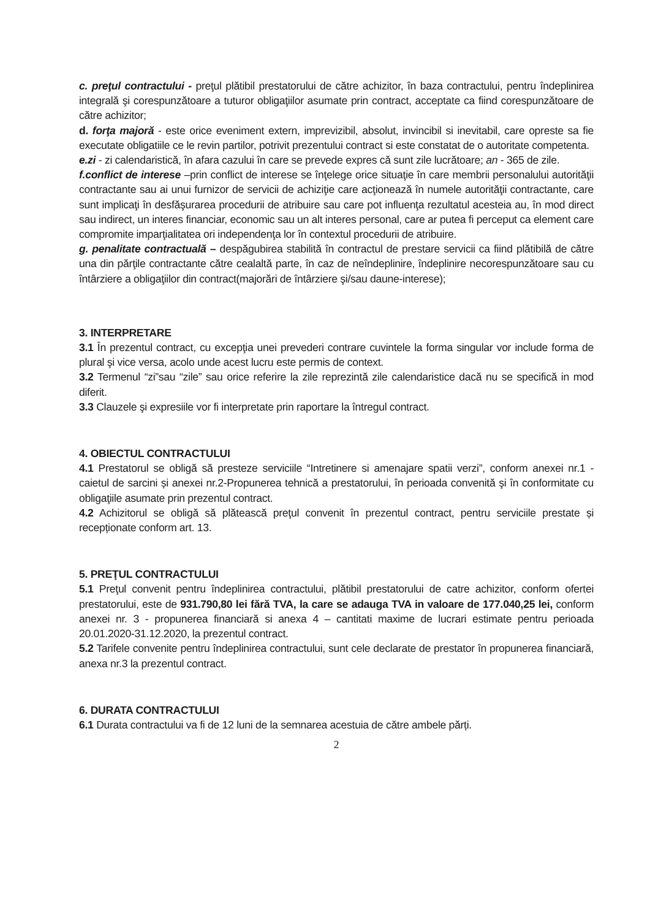c. preţul contractului - preţul plătibil prestatorului de către achizitor, în baza contractului, pentru îndeplinirea integrală şi corespunzătoare a tuturor obligaţiilor asumate prin contract, acceptate ca fiind corespunzătoare de către achizitor;
d. forţa majoră - este orice eveniment extern, imprevizibil, absolut, invincibil si inevitabil, care opreste sa fie executate obligatiile ce le revin partilor, potrivit prezentului contract si este constatat de o autoritate competenta.
e.zi - zi calendaristică, în afara cazului în care se prevede expres că sunt zile lucrătoare; an - 365 de zile.
f.conflict de interese –prin conflict de interese se înţelege orice situaţie în care membrii personalului autorităţii contractante sau ai unui furnizor de servicii de achiziţie care acţionează în numele autorităţii contractante, care sunt implicaţi în desfăşurarea procedurii de atribuire sau care pot influenţa rezultatul acesteia au, în mod direct sau indirect, un interes financiar, economic sau un alt interes personal, care ar putea fi perceput ca element care compromite imparţialitatea ori independenţa lor în contextul procedurii de atribuire.
g. penalitate contractuală – despăgubirea stabilită în contractul de prestare servicii ca fiind plătibilă de către una din părţile contractante către cealaltă parte, în caz de neîndeplinire, îndeplinire necorespunzătoare sau cu întârziere a obligaţiilor din contract(majorări de întârziere şi/sau daune-interese);
3. INTERPRETARE
3.1 În prezentul contract, cu excepţia unei prevederi contrare cuvintele la forma singular vor include forma de plural şi vice versa, acolo unde acest lucru este permis de context.
3.2 Termenul “zi”sau “zile” sau orice referire la zile reprezintă zile calendaristice dacă nu se specifică in mod diferit.
3.3 Clauzele şi expresiile vor fi interpretate prin raportare la întregul contract.
4. OBIECTUL CONTRACTULUI
4.1 Prestatorul se obligă să presteze serviciile “Intretinere si amenajare spatii verzi”, conform anexei nr.1 - caietul de sarcini și anexei nr.2-Propunerea tehnică a prestatorului, în perioada convenită şi în conformitate cu obligaţiile asumate prin prezentul contract.
4.2 Achizitorul se obligă să plătească preţul convenit în prezentul contract, pentru serviciile prestate și recepționate conform art. 13.
5. PREŢUL CONTRACTULUI
5.1 Preţul convenit pentru îndeplinirea contractului, plătibil prestatorului de catre achizitor, conform ofertei prestatorului, este de 931.790,80 lei fără TVA, la care se adauga TVA in valoare de 177.040,25 lei, conform anexei nr. 3 - propunerea financiară si anexa 4 – cantitati maxime de lucrari estimate pentru perioada 20.01.2020-31.12.2020, la prezentul contract.
5.2 Tarifele convenite pentru îndeplinirea contractului, sunt cele declarate de prestator în propunerea financiară, anexa nr.3 la prezentul contract.
6. DURATA CONTRACTULUI
6.1 Durata contractului va fi de 12 luni de la semnarea acestuia de către ambele părți.
2